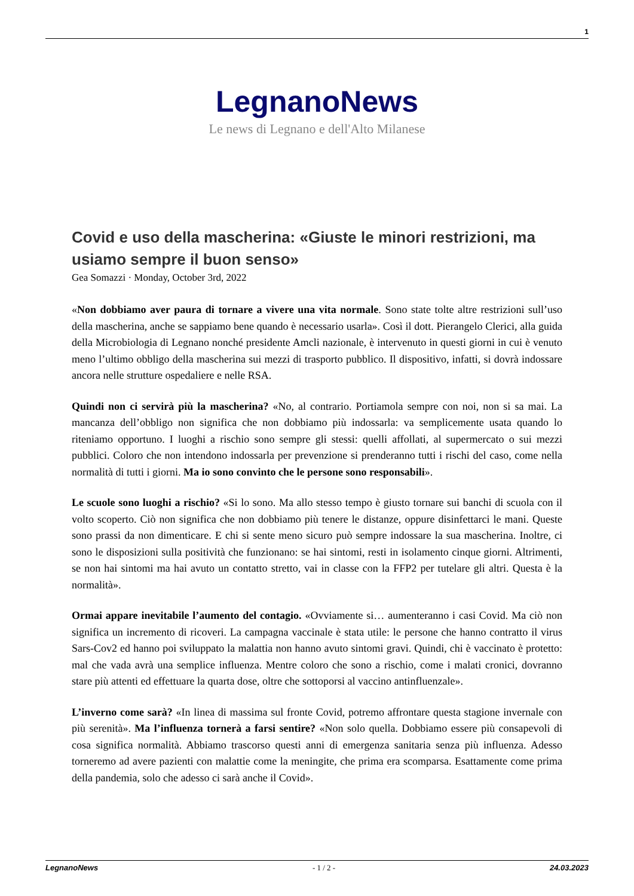1
LegnanoNews
Le news di Legnano e dell'Alto Milanese
Covid e uso della mascherina: «Giuste le minori restrizioni, ma usiamo sempre il buon senso»
Gea Somazzi · Monday, October 3rd, 2022
«Non dobbiamo aver paura di tornare a vivere una vita normale. Sono state tolte altre restrizioni sull’uso della mascherina, anche se sappiamo bene quando è necessario usarla». Così il dott. Pierangelo Clerici, alla guida della Microbiologia di Legnano nonché presidente Amcli nazionale, è intervenuto in questi giorni in cui è venuto meno l’ultimo obbligo della mascherina sui mezzi di trasporto pubblico. Il dispositivo, infatti, si dovrà indossare ancora nelle strutture ospedaliere e nelle RSA.
Quindi non ci servirà più la mascherina? «No, al contrario. Portiamola sempre con noi, non si sa mai. La mancanza dell’obbligo non significa che non dobbiamo più indossarla: va semplicemente usata quando lo riteniamo opportuno. I luoghi a rischio sono sempre gli stessi: quelli affollati, al supermercato o sui mezzi pubblici. Coloro che non intendono indossarla per prevenzione si prenderanno tutti i rischi del caso, come nella normalità di tutti i giorni. Ma io sono convinto che le persone sono responsabili».
Le scuole sono luoghi a rischio? «Si lo sono. Ma allo stesso tempo è giusto tornare sui banchi di scuola con il volto scoperto. Ciò non significa che non dobbiamo più tenere le distanze, oppure disinfettarci le mani. Queste sono prassi da non dimenticare. E chi si sente meno sicuro può sempre indossare la sua mascherina. Inoltre, ci sono le disposizioni sulla positività che funzionano: se hai sintomi, resti in isolamento cinque giorni. Altrimenti, se non hai sintomi ma hai avuto un contatto stretto, vai in classe con la FFP2 per tutelare gli altri. Questa è la normalità».
Ormai appare inevitabile l’aumento del contagio. «Ovviamente si… aumenteranno i casi Covid. Ma ciò non significa un incremento di ricoveri. La campagna vaccinale è stata utile: le persone che hanno contratto il virus Sars-Cov2 ed hanno poi sviluppato la malattia non hanno avuto sintomi gravi. Quindi, chi è vaccinato è protetto: mal che vada avrà una semplice influenza. Mentre coloro che sono a rischio, come i malati cronici, dovranno stare più attenti ed effettuare la quarta dose, oltre che sottoporsi al vaccino antinfluenzale».
L’inverno come sarà? «In linea di massima sul fronte Covid, potremo affrontare questa stagione invernale con più serenità». Ma l’influenza tornerà a farsi sentire? «Non solo quella. Dobbiamo essere più consapevoli di cosa significa normalità. Abbiamo trascorso questi anni di emergenza sanitaria senza più influenza. Adesso torneremo ad avere pazienti con malattie come la meningite, che prima era scomparsa. Esattamente come prima della pandemia, solo che adesso ci sarà anche il Covid».
LegnanoNews - 1 / 2 - 24.03.2023